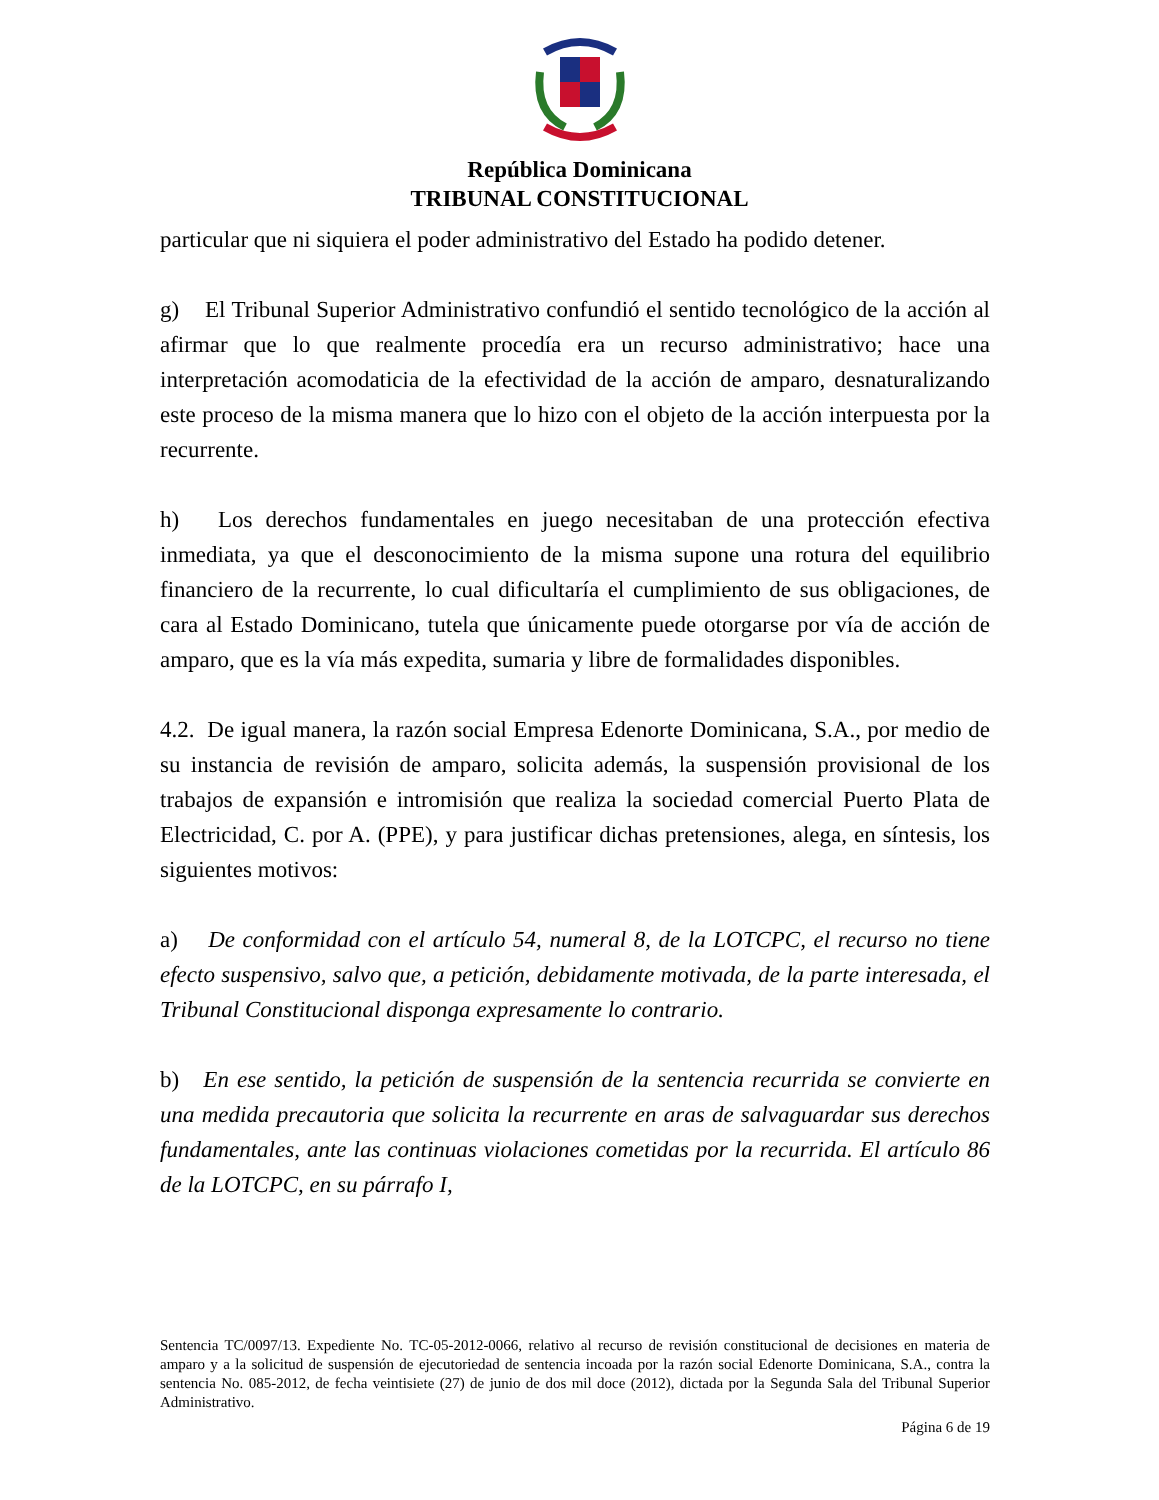República Dominicana
TRIBUNAL CONSTITUCIONAL
particular que ni siquiera el poder administrativo del Estado ha podido detener.
g) El Tribunal Superior Administrativo confundió el sentido tecnológico de la acción al afirmar que lo que realmente procedía era un recurso administrativo; hace una interpretación acomodaticia de la efectividad de la acción de amparo, desnaturalizando este proceso de la misma manera que lo hizo con el objeto de la acción interpuesta por la recurrente.
h) Los derechos fundamentales en juego necesitaban de una protección efectiva inmediata, ya que el desconocimiento de la misma supone una rotura del equilibrio financiero de la recurrente, lo cual dificultaría el cumplimiento de sus obligaciones, de cara al Estado Dominicano, tutela que únicamente puede otorgarse por vía de acción de amparo, que es la vía más expedita, sumaria y libre de formalidades disponibles.
4.2. De igual manera, la razón social Empresa Edenorte Dominicana, S.A., por medio de su instancia de revisión de amparo, solicita además, la suspensión provisional de los trabajos de expansión e intromisión que realiza la sociedad comercial Puerto Plata de Electricidad, C. por A. (PPE), y para justificar dichas pretensiones, alega, en síntesis, los siguientes motivos:
a) De conformidad con el artículo 54, numeral 8, de la LOTCPC, el recurso no tiene efecto suspensivo, salvo que, a petición, debidamente motivada, de la parte interesada, el Tribunal Constitucional disponga expresamente lo contrario.
b) En ese sentido, la petición de suspensión de la sentencia recurrida se convierte en una medida precautoria que solicita la recurrente en aras de salvaguardar sus derechos fundamentales, ante las continuas violaciones cometidas por la recurrida. El artículo 86 de la LOTCPC, en su párrafo I,
Sentencia TC/0097/13. Expediente No. TC-05-2012-0066, relativo al recurso de revisión constitucional de decisiones en materia de amparo y a la solicitud de suspensión de ejecutoriedad de sentencia incoada por la razón social Edenorte Dominicana, S.A., contra la sentencia No. 085-2012, de fecha veintisiete (27) de junio de dos mil doce (2012), dictada por la Segunda Sala del Tribunal Superior Administrativo.
Página 6 de 19